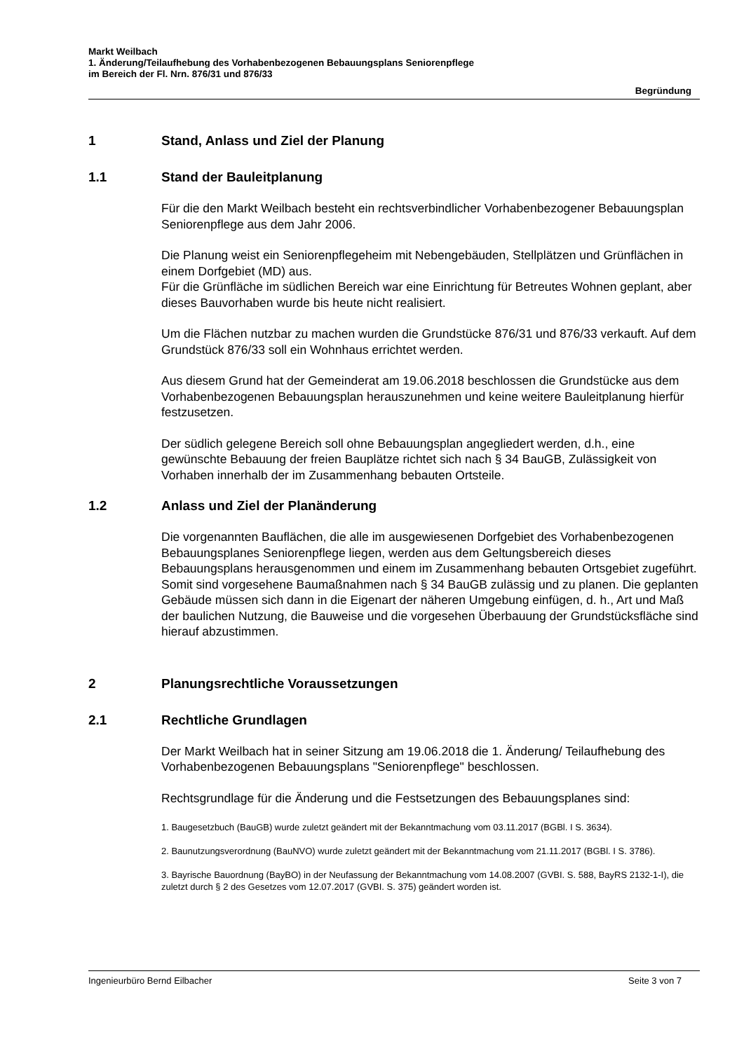Markt Weilbach
1. Änderung/Teilaufhebung des Vorhabenbezogenen Bebauungsplans Seniorenpflege
im Bereich der Fl. Nrn. 876/31 und 876/33
Begründung
1 Stand, Anlass und Ziel der Planung
1.1 Stand der Bauleitplanung
Für die den Markt Weilbach besteht ein rechtsverbindlicher Vorhabenbezogener Bebauungsplan Seniorenpflege aus dem Jahr 2006.
Die Planung weist ein Seniorenpflegeheim mit Nebengebäuden, Stellplätzen und Grünflächen in einem Dorfgebiet (MD) aus.
Für die Grünfläche im südlichen Bereich war eine Einrichtung für Betreutes Wohnen geplant, aber dieses Bauvorhaben wurde bis heute nicht realisiert.
Um die Flächen nutzbar zu machen wurden die Grundstücke 876/31 und 876/33 verkauft. Auf dem Grundstück 876/33 soll ein Wohnhaus errichtet werden.
Aus diesem Grund hat der Gemeinderat am 19.06.2018 beschlossen die Grundstücke aus dem Vorhabenbezogenen Bebauungsplan herauszunehmen und keine weitere Bauleitplanung hierfür festzusetzen.
Der südlich gelegene Bereich soll ohne Bebauungsplan angegliedert werden, d.h., eine gewünschte Bebauung der freien Bauplätze richtet sich nach § 34 BauGB, Zulässigkeit von Vorhaben innerhalb der im Zusammenhang bebauten Ortsteile.
1.2 Anlass und Ziel der Planänderung
Die vorgenannten Bauflächen, die alle im ausgewiesenen Dorfgebiet des Vorhabenbezogenen Bebauungsplanes Seniorenpflege liegen, werden aus dem Geltungsbereich dieses Bebauungsplans herausgenommen und einem im Zusammenhang bebauten Ortsgebiet zugeführt. Somit sind vorgesehene Baumaßnahmen nach § 34 BauGB zulässig und zu planen. Die geplanten Gebäude müssen sich dann in die Eigenart der näheren Umgebung einfügen, d. h., Art und Maß der baulichen Nutzung, die Bauweise und die vorgesehen Überbauung der Grundstücksfläche sind hierauf abzustimmen.
2 Planungsrechtliche Voraussetzungen
2.1 Rechtliche Grundlagen
Der Markt Weilbach hat in seiner Sitzung am 19.06.2018 die 1. Änderung/ Teilaufhebung des Vorhabenbezogenen Bebauungsplans "Seniorenpflege" beschlossen.
Rechtsgrundlage für die Änderung und die Festsetzungen des Bebauungsplanes sind:
1. Baugesetzbuch (BauGB) wurde zuletzt geändert mit der Bekanntmachung vom 03.11.2017 (BGBl. I S. 3634).
2. Baunutzungsverordnung (BauNVO) wurde zuletzt geändert mit der Bekanntmachung vom 21.11.2017 (BGBl. I S. 3786).
3. Bayrische Bauordnung (BayBO) in der Neufassung der Bekanntmachung vom 14.08.2007 (GVBI. S. 588, BayRS 2132-1-I), die zuletzt durch § 2 des Gesetzes vom 12.07.2017 (GVBI. S. 375) geändert worden ist.
Ingenieurbüro Bernd Eilbacher Seite 3 von 7